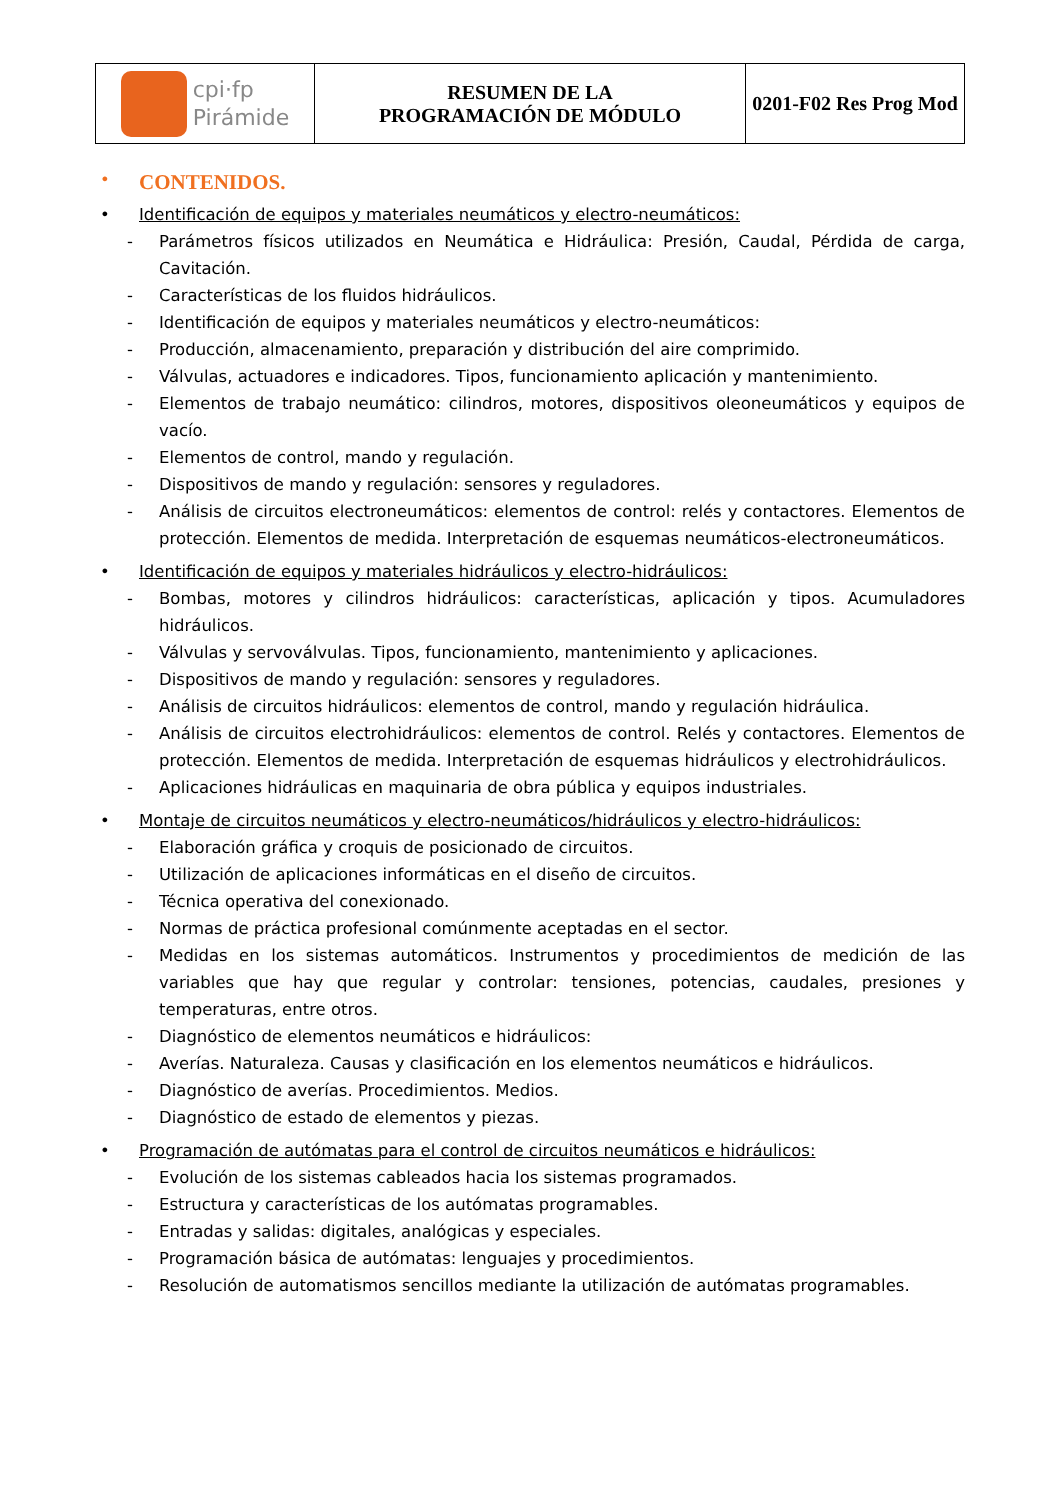| cpi·fp Pirámide | RESUMEN DE LA PROGRAMACIÓN DE MÓDULO | 0201-F02 Res Prog Mod |
• CONTENIDOS.
• Identificación de equipos y materiales neumáticos y electro-neumáticos:
- Parámetros físicos utilizados en Neumática e Hidráulica: Presión, Caudal, Pérdida de carga, Cavitación.
- Características de los fluidos hidráulicos.
- Identificación de equipos y materiales neumáticos y electro-neumáticos:
- Producción, almacenamiento, preparación y distribución del aire comprimido.
- Válvulas, actuadores e indicadores. Tipos, funcionamiento aplicación y mantenimiento.
- Elementos de trabajo neumático: cilindros, motores, dispositivos oleoneumáticos y equipos de vacío.
- Elementos de control, mando y regulación.
- Dispositivos de mando y regulación: sensores y reguladores.
- Análisis de circuitos electroneumáticos: elementos de control: relés y contactores. Elementos de protección. Elementos de medida. Interpretación de esquemas neumáticos-electroneumáticos.
• Identificación de equipos y materiales hidráulicos y electro-hidráulicos:
- Bombas, motores y cilindros hidráulicos: características, aplicación y tipos. Acumuladores hidráulicos.
- Válvulas y servoválvulas. Tipos, funcionamiento, mantenimiento y aplicaciones.
- Dispositivos de mando y regulación: sensores y reguladores.
- Análisis de circuitos hidráulicos: elementos de control, mando y regulación hidráulica.
- Análisis de circuitos electrohidráulicos: elementos de control. Relés y contactores. Elementos de protección. Elementos de medida. Interpretación de esquemas hidráulicos y electrohidráulicos.
- Aplicaciones hidráulicas en maquinaria de obra pública y equipos industriales.
• Montaje de circuitos neumáticos y electro-neumáticos/hidráulicos y electro-hidráulicos:
- Elaboración gráfica y croquis de posicionado de circuitos.
- Utilización de aplicaciones informáticas en el diseño de circuitos.
- Técnica operativa del conexionado.
- Normas de práctica profesional comúnmente aceptadas en el sector.
- Medidas en los sistemas automáticos. Instrumentos y procedimientos de medición de las variables que hay que regular y controlar: tensiones, potencias, caudales, presiones y temperaturas, entre otros.
- Diagnóstico de elementos neumáticos e hidráulicos:
- Averías. Naturaleza. Causas y clasificación en los elementos neumáticos e hidráulicos.
- Diagnóstico de averías. Procedimientos. Medios.
- Diagnóstico de estado de elementos y piezas.
• Programación de autómatas para el control de circuitos neumáticos e hidráulicos:
- Evolución de los sistemas cableados hacia los sistemas programados.
- Estructura y características de los autómatas programables.
- Entradas y salidas: digitales, analógicas y especiales.
- Programación básica de autómatas: lenguajes y procedimientos.
- Resolución de automatismos sencillos mediante la utilización de autómatas programables.